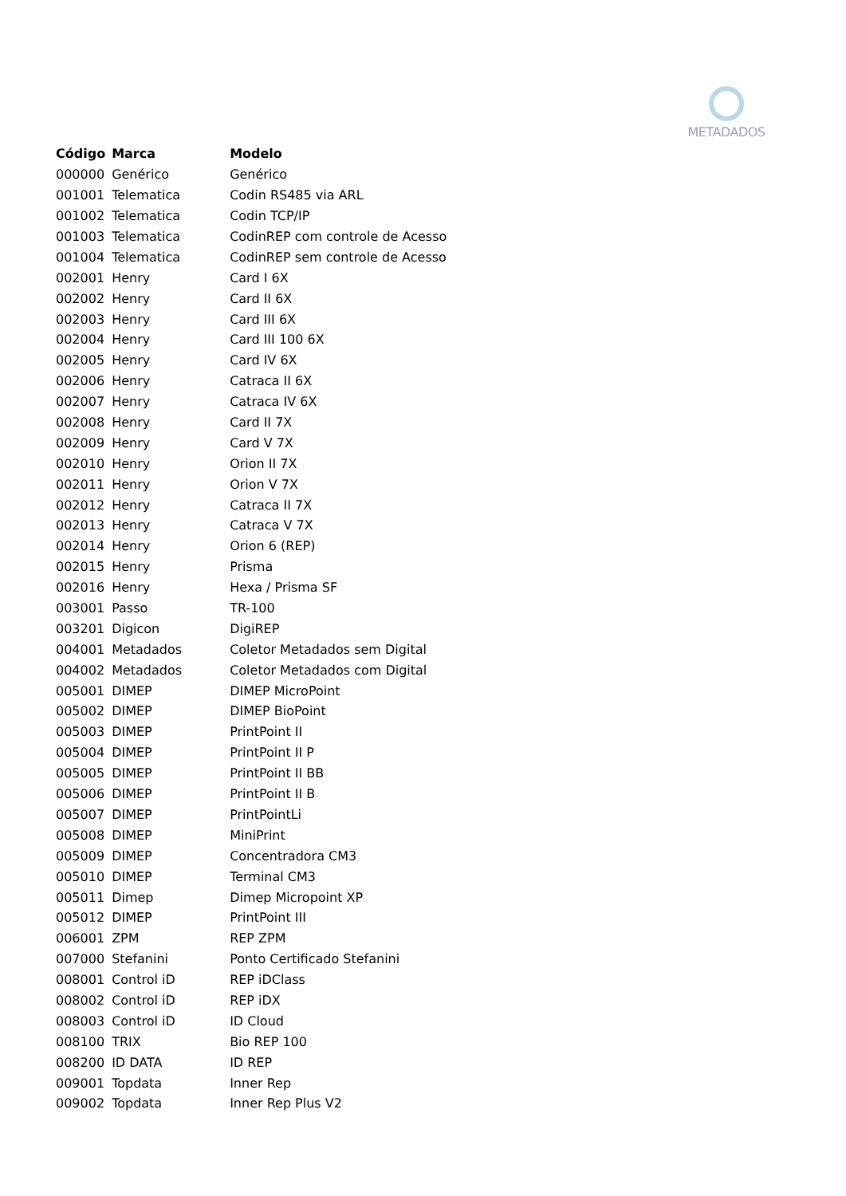METADADOS
| Código | Marca | Modelo |
| --- | --- | --- |
| 000000 | Genérico | Genérico |
| 001001 | Telematica | Codin RS485 via ARL |
| 001002 | Telematica | Codin TCP/IP |
| 001003 | Telematica | CodinREP com controle de Acesso |
| 001004 | Telematica | CodinREP sem controle de Acesso |
| 002001 | Henry | Card I 6X |
| 002002 | Henry | Card II 6X |
| 002003 | Henry | Card III 6X |
| 002004 | Henry | Card III 100 6X |
| 002005 | Henry | Card IV 6X |
| 002006 | Henry | Catraca II 6X |
| 002007 | Henry | Catraca IV 6X |
| 002008 | Henry | Card II 7X |
| 002009 | Henry | Card V 7X |
| 002010 | Henry | Orion II 7X |
| 002011 | Henry | Orion V 7X |
| 002012 | Henry | Catraca II 7X |
| 002013 | Henry | Catraca V 7X |
| 002014 | Henry | Orion 6 (REP) |
| 002015 | Henry | Prisma |
| 002016 | Henry | Hexa / Prisma SF |
| 003001 | Passo | TR-100 |
| 003201 | Digicon | DigiREP |
| 004001 | Metadados | Coletor Metadados sem Digital |
| 004002 | Metadados | Coletor Metadados com Digital |
| 005001 | DIMEP | DIMEP MicroPoint |
| 005002 | DIMEP | DIMEP BioPoint |
| 005003 | DIMEP | PrintPoint II |
| 005004 | DIMEP | PrintPoint II P |
| 005005 | DIMEP | PrintPoint II BB |
| 005006 | DIMEP | PrintPoint II B |
| 005007 | DIMEP | PrintPointLi |
| 005008 | DIMEP | MiniPrint |
| 005009 | DIMEP | Concentradora CM3 |
| 005010 | DIMEP | Terminal CM3 |
| 005011 | Dimep | Dimep Micropoint XP |
| 005012 | DIMEP | PrintPoint III |
| 006001 | ZPM | REP ZPM |
| 007000 | Stefanini | Ponto Certificado Stefanini |
| 008001 | Control iD | REP iDClass |
| 008002 | Control iD | REP iDX |
| 008003 | Control iD | ID Cloud |
| 008100 | TRIX | Bio REP 100 |
| 008200 | ID DATA | ID REP |
| 009001 | Topdata | Inner Rep |
| 009002 | Topdata | Inner Rep Plus V2 |